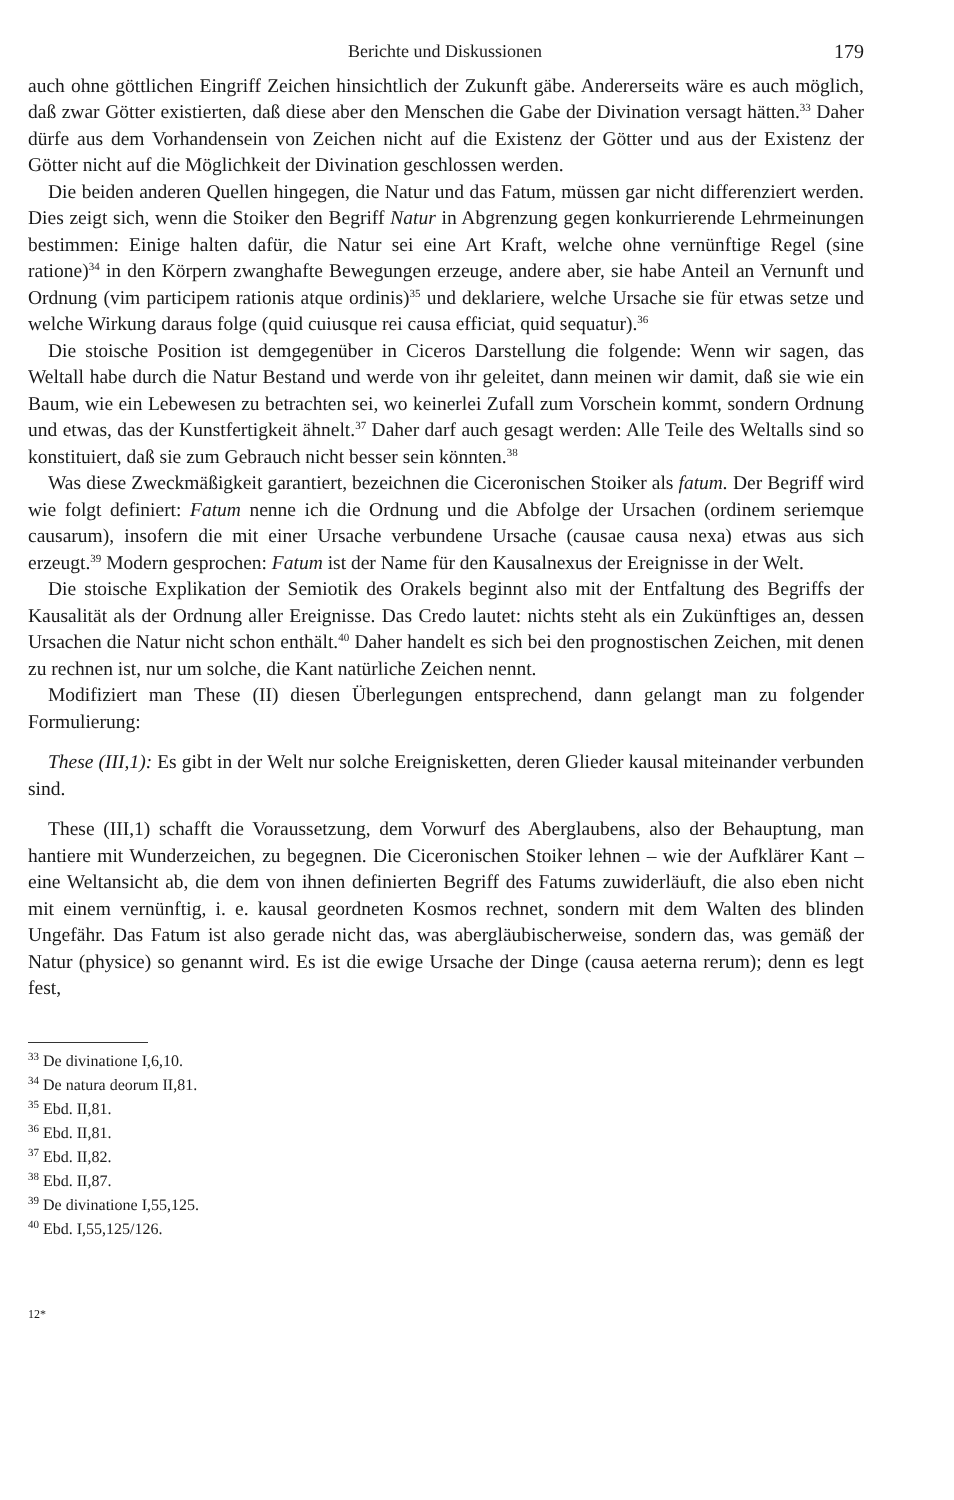Berichte und Diskussionen 179
auch ohne göttlichen Eingriff Zeichen hinsichtlich der Zukunft gäbe. Andererseits wäre es auch möglich, daß zwar Götter existierten, daß diese aber den Menschen die Gabe der Divination versagt hätten.<sup>33</sup> Daher dürfe aus dem Vorhandensein von Zeichen nicht auf die Existenz der Götter und aus der Existenz der Götter nicht auf die Möglichkeit der Divination geschlossen werden.
Die beiden anderen Quellen hingegen, die Natur und das Fatum, müssen gar nicht differenziert werden. Dies zeigt sich, wenn die Stoiker den Begriff Natur in Abgrenzung gegen konkurrierende Lehrmeinungen bestimmen: Einige halten dafür, die Natur sei eine Art Kraft, welche ohne vernünftige Regel (sine ratione)<sup>34</sup> in den Körpern zwanghafte Bewegungen erzeuge, andere aber, sie habe Anteil an Vernunft und Ordnung (vim participem rationis atque ordinis)<sup>35</sup> und deklariere, welche Ursache sie für etwas setze und welche Wirkung daraus folge (quid cuiusque rei causa efficiat, quid sequatur).<sup>36</sup>
Die stoische Position ist demgegenüber in Ciceros Darstellung die folgende: Wenn wir sagen, das Weltall habe durch die Natur Bestand und werde von ihr geleitet, dann meinen wir damit, daß sie wie ein Baum, wie ein Lebewesen zu betrachten sei, wo keinerlei Zufall zum Vorschein kommt, sondern Ordnung und etwas, das der Kunstfertigkeit ähnelt.<sup>37</sup> Daher darf auch gesagt werden: Alle Teile des Weltalls sind so konstituiert, daß sie zum Gebrauch nicht besser sein könnten.<sup>38</sup>
Was diese Zweckmäßigkeit garantiert, bezeichnen die Ciceronischen Stoiker als fatum. Der Begriff wird wie folgt definiert: Fatum nenne ich die Ordnung und die Abfolge der Ursachen (ordinem seriemque causarum), insofern die mit einer Ursache verbundene Ursache (causae causa nexa) etwas aus sich erzeugt.<sup>39</sup> Modern gesprochen: Fatum ist der Name für den Kausalnexus der Ereignisse in der Welt.
Die stoische Explikation der Semiotik des Orakels beginnt also mit der Entfaltung des Begriffs der Kausalität als der Ordnung aller Ereignisse. Das Credo lautet: nichts steht als ein Zukünftiges an, dessen Ursachen die Natur nicht schon enthält.<sup>40</sup> Daher handelt es sich bei den prognostischen Zeichen, mit denen zu rechnen ist, nur um solche, die Kant natürliche Zeichen nennt.
Modifiziert man These (II) diesen Überlegungen entsprechend, dann gelangt man zu folgender Formulierung:
These (III,1): Es gibt in der Welt nur solche Ereignisketten, deren Glieder kausal miteinander verbunden sind.
These (III,1) schafft die Voraussetzung, dem Vorwurf des Aberglaubens, also der Behauptung, man hantiere mit Wunderzeichen, zu begegnen. Die Ciceronischen Stoiker lehnen – wie der Aufklärer Kant – eine Weltansicht ab, die dem von ihnen definierten Begriff des Fatums zuwiderläuft, die also eben nicht mit einem vernünftig, i. e. kausal geordneten Kosmos rechnet, sondern mit dem Walten des blinden Ungefähr. Das Fatum ist also gerade nicht das, was abergläubischerweise, sondern das, was gemäß der Natur (physice) so genannt wird. Es ist die ewige Ursache der Dinge (causa aeterna rerum); denn es legt fest,
<sup>33</sup> De divinatione I,6,10.
<sup>34</sup> De natura deorum II,81.
<sup>35</sup> Ebd. II,81.
<sup>36</sup> Ebd. II,81.
<sup>37</sup> Ebd. II,82.
<sup>38</sup> Ebd. II,87.
<sup>39</sup> De divinatione I,55,125.
<sup>40</sup> Ebd. I,55,125/126.
12*